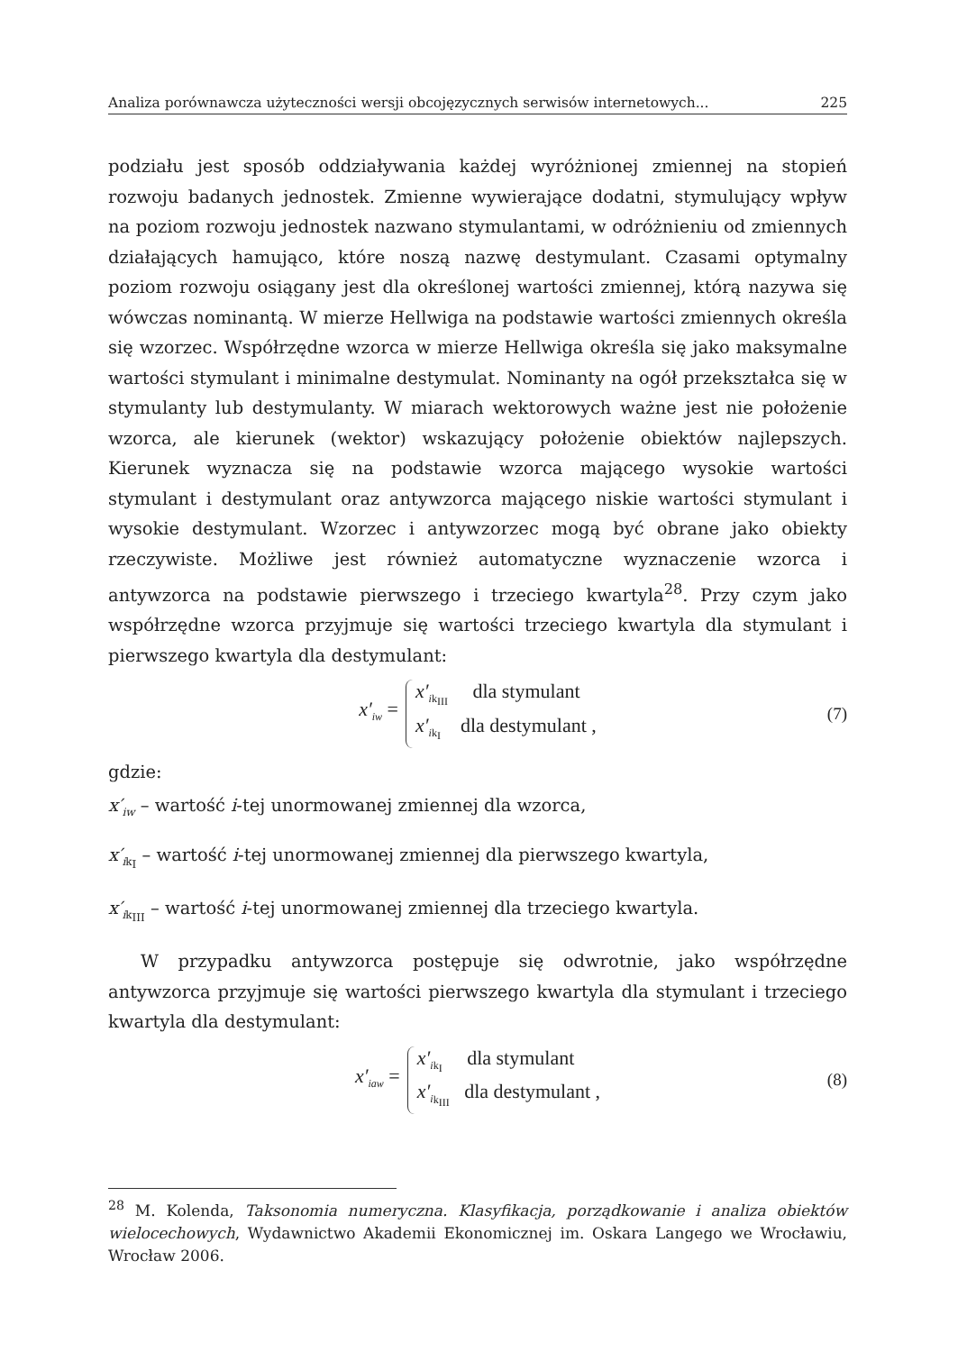Analiza porównawcza użyteczności wersji obcojęzycznych serwisów internetowych... 225
podziału jest sposób oddziaływania każdej wyróżnionej zmiennej na stopień rozwoju badanych jednostek. Zmienne wywierające dodatni, stymulujący wpływ na poziom rozwoju jednostek nazwano stymulantami, w odróżnieniu od zmiennych działających hamująco, które noszą nazwę destymulant. Czasami optymalny poziom rozwoju osiągany jest dla określonej wartości zmiennej, którą nazywa się wówczas nominantą. W mierze Hellwiga na podstawie wartości zmiennych określa się wzorzec. Współrzędne wzorca w mierze Hellwiga określa się jako maksymalne wartości stymulant i minimalne destymulat. Nominanty na ogół przekształca się w stymulanty lub destymulanty. W miarach wektorowych ważne jest nie położenie wzorca, ale kierunek (wektor) wskazujący położenie obiektów najlepszych. Kierunek wyznacza się na podstawie wzorca mającego wysokie wartości stymulant i destymulant oraz antywzorca mającego niskie wartości stymulant i wysokie destymulant. Wzorzec i antywzorzec mogą być obrane jako obiekty rzeczywiste. Możliwe jest również automatyczne wyznaczenie wzorca i antywzorca na podstawie pierwszego i trzeciego kwartyla<sup>28</sup>. Przy czym jako współrzędne wzorca przyjmuje się wartości trzeciego kwartyla dla stymulant i pierwszego kwartyla dla destymulant:
x′<sub>i</sub><sub>w</sub> =
x′<sub>i</sub><sub>k<sub>III</sub></sub> dla stymulant
x′<sub>i</sub><sub>k<sub>I</sub></sub> dla destymulant ,
(7)
gdzie:
x′<sub>i</sub><sub>w</sub> – wartość i-tej unormowanej zmiennej dla wzorca,
x′<sub>i</sub><sub>k<sub>I</sub></sub> – wartość i-tej unormowanej zmiennej dla pierwszego kwartyla,
x′<sub>i</sub><sub>k<sub>III</sub></sub> – wartość i-tej unormowanej zmiennej dla trzeciego kwartyla.
W przypadku antywzorca postępuje się odwrotnie, jako współrzędne antywzorca przyjmuje się wartości pierwszego kwartyla dla stymulant i trzeciego kwartyla dla destymulant:
x′<sub>i</sub><sub>aw</sub> =
x′<sub>i</sub><sub>k<sub>I</sub></sub> dla stymulant
x′<sub>i</sub><sub>k<sub>III</sub></sub> dla destymulant ,
(8)
<sup>28</sup> M. Kolenda, Taksonomia numeryczna. Klasyfikacja, porządkowanie i analiza obiektów wielocechowych, Wydawnictwo Akademii Ekonomicznej im. Oskara Langego we Wrocławiu, Wrocław 2006.